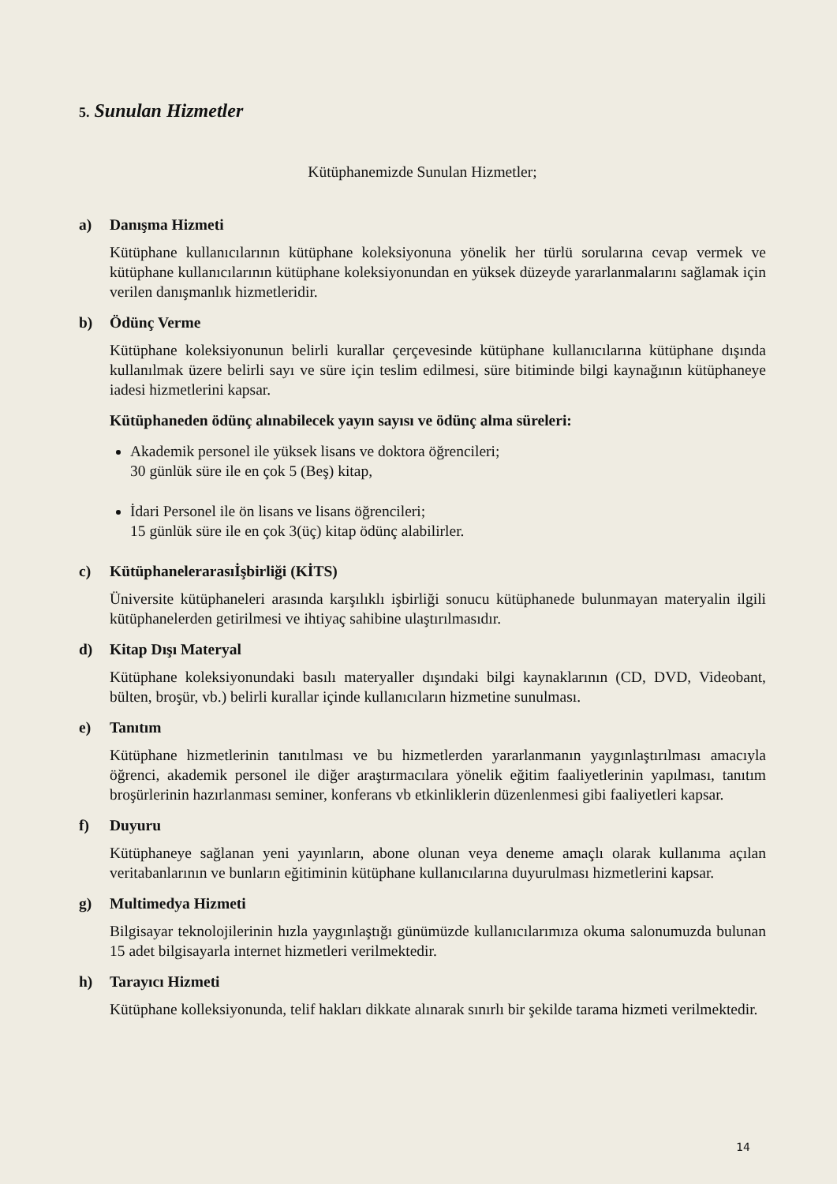5. Sunulan Hizmetler
Kütüphanemizde Sunulan Hizmetler;
a) Danışma Hizmeti
Kütüphane kullanıcılarının kütüphane koleksiyonuna yönelik her türlü sorularına cevap vermek ve kütüphane kullanıcılarının kütüphane koleksiyonundan en yüksek düzeyde yararlanmalarını sağlamak için verilen danışmanlık hizmetleridir.
b) Ödünç Verme
Kütüphane koleksiyonunun belirli kurallar çerçevesinde kütüphane kullanıcılarına kütüphane dışında kullanılmak üzere belirli sayı ve süre için teslim edilmesi, süre bitiminde bilgi kaynağının kütüphaneye iadesi hizmetlerini kapsar.
Kütüphaneden ödünç alınabilecek yayın sayısı ve ödünç alma süreleri:
Akademik personel ile yüksek lisans ve doktora öğrencileri;
30 günlük süre ile en çok 5 (Beş) kitap,
İdari Personel ile ön lisans ve lisans öğrencileri;
15 günlük süre ile en çok 3(üç) kitap ödünç alabilirler.
c) Kütüphanelerarasıİşbirliği (KİTS)
Üniversite kütüphaneleri arasında karşılıklı işbirliği sonucu kütüphanede bulunmayan materyalin ilgili kütüphanelerden getirilmesi ve ihtiyaç sahibine ulaştırılmasıdır.
d) Kitap Dışı Materyal
Kütüphane koleksiyonundaki basılı materyaller dışındaki bilgi kaynaklarının (CD, DVD, Videobant, bülten, broşür, vb.) belirli kurallar içinde kullanıcıların hizmetine sunulması.
e) Tanıtım
Kütüphane hizmetlerinin tanıtılması ve bu hizmetlerden yararlanmanın yaygınlaştırılması amacıyla öğrenci, akademik personel ile diğer araştırmacılara yönelik eğitim faaliyetlerinin yapılması, tanıtım broşürlerinin hazırlanması seminer, konferans vb etkinliklerin düzenlenmesi gibi faaliyetleri kapsar.
f) Duyuru
Kütüphaneye sağlanan yeni yayınların, abone olunan veya deneme amaçlı olarak kullanıma açılan veritabanlarının ve bunların eğitiminin kütüphane kullanıcılarına duyurulması hizmetlerini kapsar.
g) Multimedya Hizmeti
Bilgisayar teknolojilerinin hızla yaygınlaştığı günümüzde kullanıcılarımıza okuma salonumuzda bulunan 15 adet bilgisayarla internet hizmetleri verilmektedir.
h) Tarayıcı Hizmeti
Kütüphane kolleksiyonunda, telif hakları dikkate alınarak sınırlı bir şekilde tarama hizmeti verilmektedir.
14